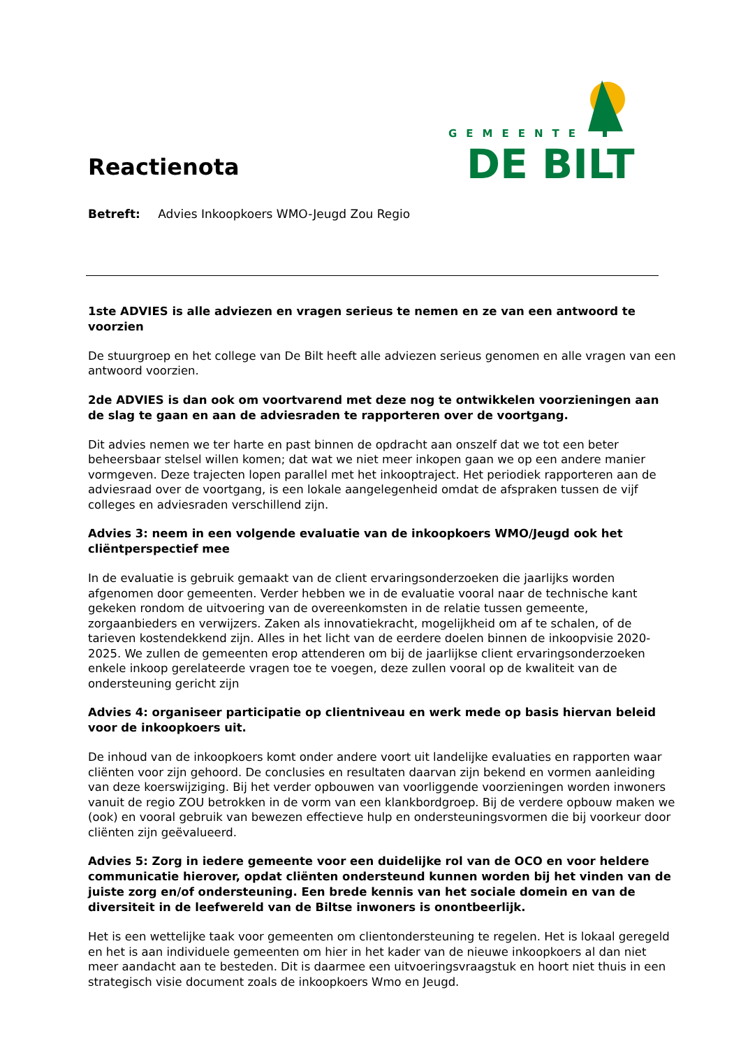GEMEENTE
DE BILT
Reactienota
Betreft: Advies Inkoopkoers WMO-Jeugd Zou Regio
1ste ADVIES is alle adviezen en vragen serieus te nemen en ze van een antwoord te voorzien
De stuurgroep en het college van De Bilt heeft alle adviezen serieus genomen en alle vragen van een antwoord voorzien.
2de ADVIES is dan ook om voortvarend met deze nog te ontwikkelen voorzieningen aan de slag te gaan en aan de adviesraden te rapporteren over de voortgang.
Dit advies nemen we ter harte en past binnen de opdracht aan onszelf dat we tot een beter beheersbaar stelsel willen komen; dat wat we niet meer inkopen gaan we op een andere manier vormgeven. Deze trajecten lopen parallel met het inkooptraject. Het periodiek rapporteren aan de adviesraad over de voortgang, is een lokale aangelegenheid omdat de afspraken tussen de vijf colleges en adviesraden verschillend zijn.
Advies 3: neem in een volgende evaluatie van de inkoopkoers WMO/Jeugd ook het cliëntperspectief mee
In de evaluatie is gebruik gemaakt van de client ervaringsonderzoeken die jaarlijks worden afgenomen door gemeenten. Verder hebben we in de evaluatie vooral naar de technische kant gekeken rondom de uitvoering van de overeenkomsten in de relatie tussen gemeente, zorgaanbieders en verwijzers. Zaken als innovatiekracht, mogelijkheid om af te schalen, of de tarieven kostendekkend zijn. Alles in het licht van de eerdere doelen binnen de inkoopvisie 2020-2025. We zullen de gemeenten erop attenderen om bij de jaarlijkse client ervaringsonderzoeken enkele inkoop gerelateerde vragen toe te voegen, deze zullen vooral op de kwaliteit van de ondersteuning gericht zijn
Advies 4: organiseer participatie op clientniveau en werk mede op basis hiervan beleid voor de inkoopkoers uit.
De inhoud van de inkoopkoers komt onder andere voort uit landelijke evaluaties en rapporten waar cliënten voor zijn gehoord. De conclusies en resultaten daarvan zijn bekend en vormen aanleiding van deze koerswijziging. Bij het verder opbouwen van voorliggende voorzieningen worden inwoners vanuit de regio ZOU betrokken in de vorm van een klankbordgroep. Bij de verdere opbouw maken we (ook) en vooral gebruik van bewezen effectieve hulp en ondersteuningsvormen die bij voorkeur door cliënten zijn geëvalueerd.
Advies 5: Zorg in iedere gemeente voor een duidelijke rol van de OCO en voor heldere communicatie hierover, opdat cliënten ondersteund kunnen worden bij het vinden van de juiste zorg en/of ondersteuning. Een brede kennis van het sociale domein en van de diversiteit in de leefwereld van de Biltse inwoners is onontbeerlijk.
Het is een wettelijke taak voor gemeenten om clientondersteuning te regelen. Het is lokaal geregeld en het is aan individuele gemeenten om hier in het kader van de nieuwe inkoopkoers al dan niet meer aandacht aan te besteden. Dit is daarmee een uitvoeringsvraagstuk en hoort niet thuis in een strategisch visie document zoals de inkoopkoers Wmo en Jeugd.